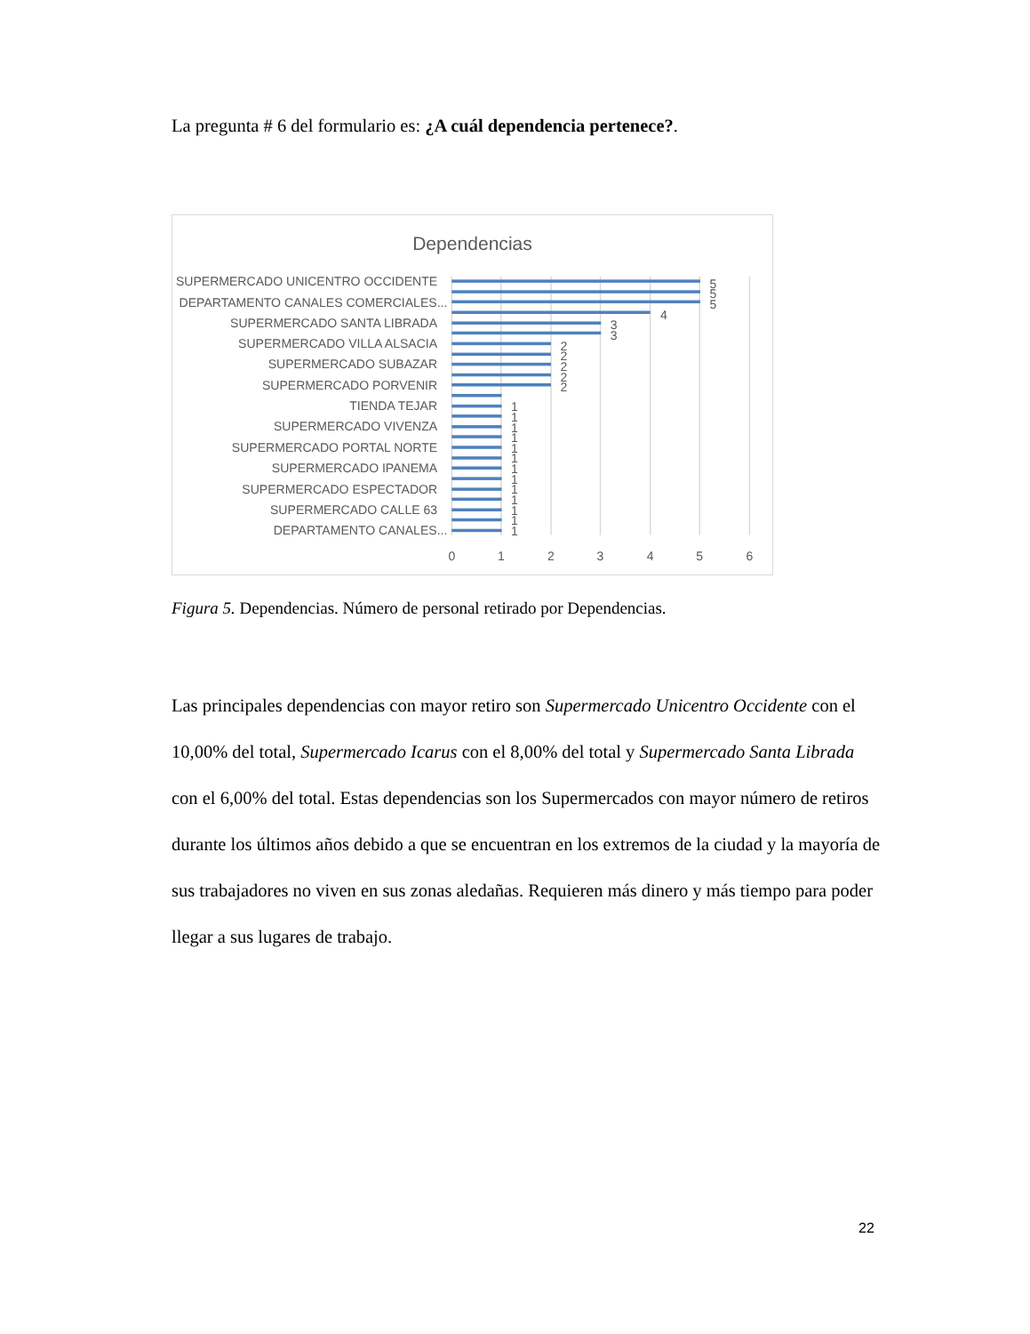La pregunta # 6 del formulario es: ¿A cuál dependencia pertenece?.
Dependencias
SUPERMERCADO UNICENTRO OCCIDENTE
DEPARTAMENTO CANALES COMERCIALES...
SUPERMERCADO SANTA LIBRADA
SUPERMERCADO VILLA ALSACIA
SUPERMERCADO SUBAZAR
SUPERMERCADO PORVENIR
TIENDA TEJAR
SUPERMERCADO VIVENZA
SUPERMERCADO PORTAL NORTE
SUPERMERCADO IPANEMA
SUPERMERCADO ESPECTADOR
SUPERMERCADO CALLE 63
DEPARTAMENTO CANALES...
5
5
5
4
3
3
2
2
2
2
2
1
1
1
1
1
1
1
1
1
1
1
1
1
0
1
2
3
4
5
6
Figura 5. Dependencias. Número de personal retirado por Dependencias.
Las principales dependencias con mayor retiro son Supermercado Unicentro Occidente con el 10,00% del total, Supermercado Icarus con el 8,00% del total y Supermercado Santa Librada con el 6,00% del total. Estas dependencias son los Supermercados con mayor número de retiros durante los últimos años debido a que se encuentran en los extremos de la ciudad y la mayoría de sus trabajadores no viven en sus zonas aledañas. Requieren más dinero y más tiempo para poder llegar a sus lugares de trabajo.
22